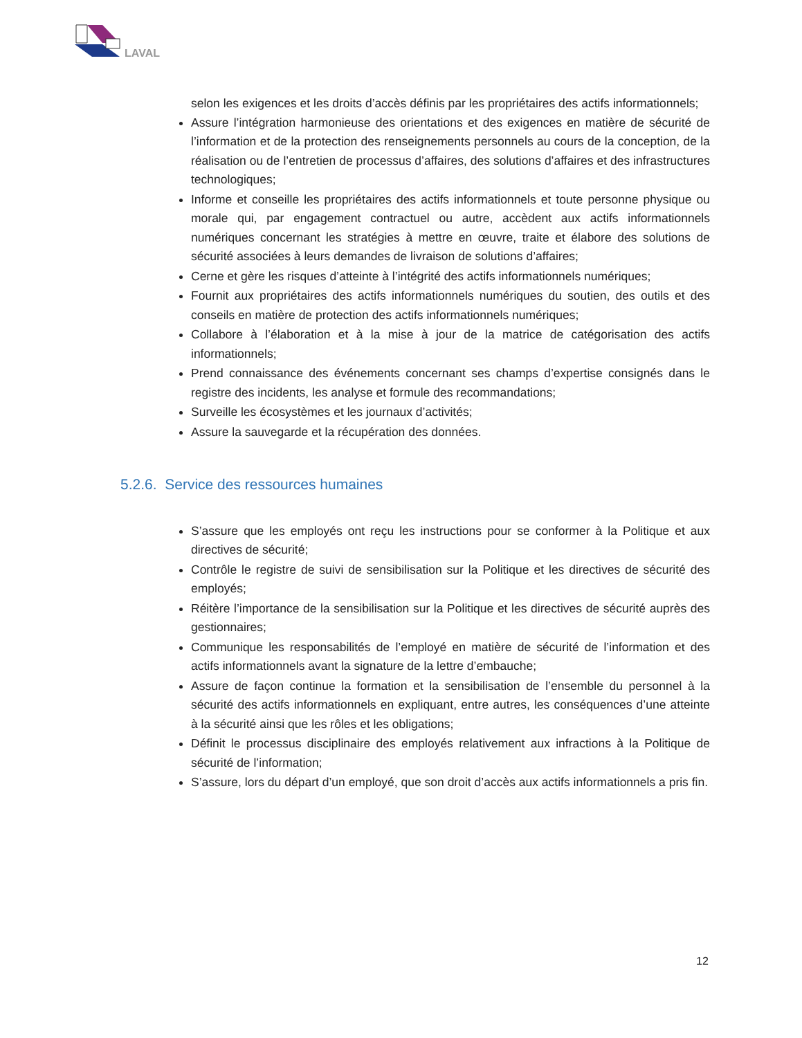LAVAL
selon les exigences et les droits d’accès définis par les propriétaires des actifs informationnels;
Assure l’intégration harmonieuse des orientations et des exigences en matière de sécurité de l’information et de la protection des renseignements personnels au cours de la conception, de la réalisation ou de l’entretien de processus d’affaires, des solutions d’affaires et des infrastructures technologiques;
Informe et conseille les propriétaires des actifs informationnels et toute personne physique ou morale qui, par engagement contractuel ou autre, accèdent aux actifs informationnels numériques concernant les stratégies à mettre en œuvre, traite et élabore des solutions de sécurité associées à leurs demandes de livraison de solutions d’affaires;
Cerne et gère les risques d’atteinte à l’intégrité des actifs informationnels numériques;
Fournit aux propriétaires des actifs informationnels numériques du soutien, des outils et des conseils en matière de protection des actifs informationnels numériques;
Collabore à l’élaboration et à la mise à jour de la matrice de catégorisation des actifs informationnels;
Prend connaissance des événements concernant ses champs d’expertise consignés dans le registre des incidents, les analyse et formule des recommandations;
Surveille les écosystèmes et les journaux d’activités;
Assure la sauvegarde et la récupération des données.
5.2.6. Service des ressources humaines
S’assure que les employés ont reçu les instructions pour se conformer à la Politique et aux directives de sécurité;
Contrôle le registre de suivi de sensibilisation sur la Politique et les directives de sécurité des employés;
Réitère l’importance de la sensibilisation sur la Politique et les directives de sécurité auprès des gestionnaires;
Communique les responsabilités de l’employé en matière de sécurité de l’information et des actifs informationnels avant la signature de la lettre d’embauche;
Assure de façon continue la formation et la sensibilisation de l’ensemble du personnel à la sécurité des actifs informationnels en expliquant, entre autres, les conséquences d’une atteinte à la sécurité ainsi que les rôles et les obligations;
Définit le processus disciplinaire des employés relativement aux infractions à la Politique de sécurité de l’information;
S’assure, lors du départ d’un employé, que son droit d’accès aux actifs informationnels a pris fin.
12